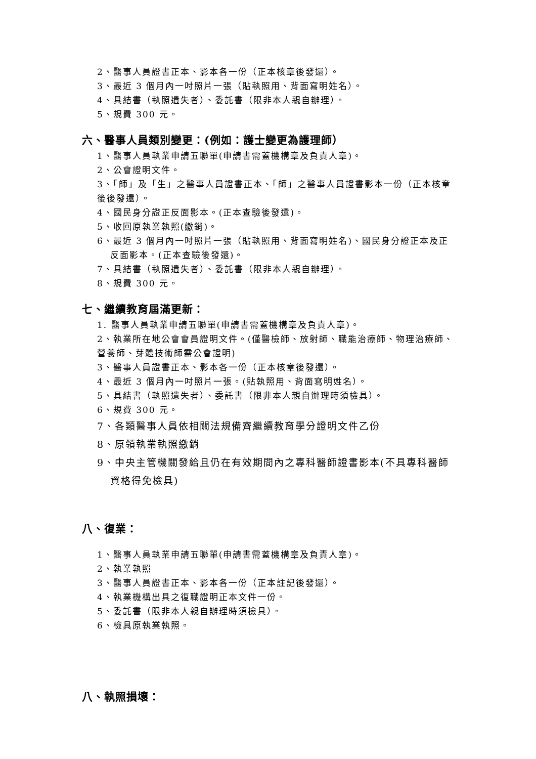2、醫事人員證書正本、影本各一份（正本核章後發還）。
3、最近 3 個月內一吋照片一張（貼執照用、背面寫明姓名）。
4、具結書（執照遺失者）、委託書（限非本人親自辦理）。
5、規費 300 元。
六、醫事人員類別變更：(例如：護士變更為護理師）
1、醫事人員執業申請五聯單(申請書需蓋機構章及負責人章)。
2、公會證明文件。
3、「師」及「生」之醫事人員證書正本、「師」之醫事人員證書影本一份（正本核章後後發還）。
4、國民身分證正反面影本。(正本查驗後發還)。
5、收回原執業執照(繳銷)。
6、最近 3 個月內一吋照片一張（貼執照用、背面寫明姓名)、國民身分證正本及正反面影本。(正本查驗後發還)。
7、具結書（執照遺失者）、委託書（限非本人親自辦理）。
8、規費 300 元。
七、繼續教育屆滿更新：
1. 醫事人員執業申請五聯單(申請書需蓋機構章及負責人章)。
2、執業所在地公會會員證明文件。(僅醫檢師、放射師、職能治療師、物理治療師、營養師、芽體技術師需公會證明)
3、醫事人員證書正本、影本各一份（正本核章後發還）。
4、最近 3 個月內一吋照片一張。(貼執照用、背面寫明姓名）。
5、具結書（執照遺失者）、委託書（限非本人親自辦理時須檢具）。
6、規費 300 元。
7、各類醫事人員依相關法規備齊繼續教育學分證明文件乙份
8、原領執業執照繳銷
9、中央主管機關發給且仍在有效期間內之專科醫師證書影本(不具專科醫師資格得免檢具)
八、復業：
1、醫事人員執業申請五聯單(申請書需蓋機構章及負責人章)。
2、執業執照
3、醫事人員證書正本、影本各一份（正本註記後發還）。
4、執業機構出具之復職證明正本文件一份。
5、委託書（限非本人親自辦理時須檢具）。
6、檢具原執業執照。
八、執照損壞：